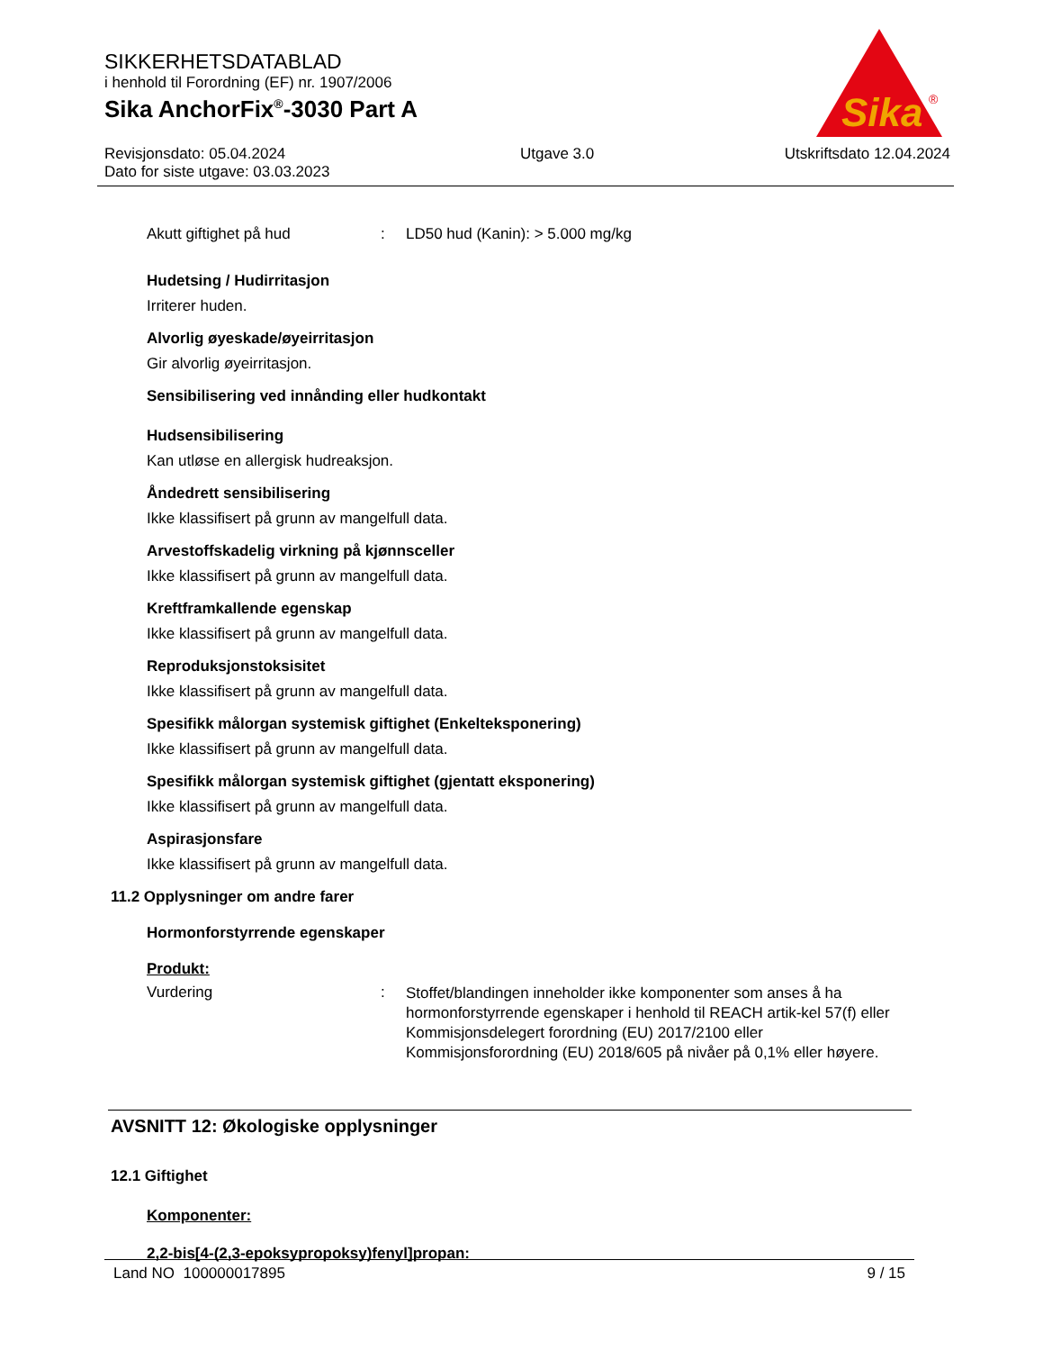SIKKERHETSDATABLAD
i henhold til Forordning (EF) nr. 1907/2006
Sika AnchorFix<sup>®</sup>-3030 Part A
Revisjonsdato: 05.04.2024
Dato for siste utgave: 03.03.2023
Utgave 3.0 Utskriftsdato 12.04.2024
Sika
®
Akutt giftighet på hud : LD50 hud (Kanin): > 5.000 mg/kg
Hudetsing / Hudirritasjon
Irriterer huden.
Alvorlig øyeskade/øyeirritasjon
Gir alvorlig øyeirritasjon.
Sensibilisering ved innånding eller hudkontakt
Hudsensibilisering
Kan utløse en allergisk hudreaksjon.
Åndedrett sensibilisering
Ikke klassifisert på grunn av mangelfull data.
Arvestoffskadelig virkning på kjønnsceller
Ikke klassifisert på grunn av mangelfull data.
Kreftframkallende egenskap
Ikke klassifisert på grunn av mangelfull data.
Reproduksjonstoksisitet
Ikke klassifisert på grunn av mangelfull data.
Spesifikk målorgan systemisk giftighet (Enkelteksponering)
Ikke klassifisert på grunn av mangelfull data.
Spesifikk målorgan systemisk giftighet (gjentatt eksponering)
Ikke klassifisert på grunn av mangelfull data.
Aspirasjonsfare
Ikke klassifisert på grunn av mangelfull data.
11.2 Opplysninger om andre farer
Hormonforstyrrende egenskaper
Produkt:
Vurdering :
Stoffet/blandingen inneholder ikke komponenter som anses å ha hormonforstyrrende egenskaper i henhold til REACH artik-kel 57(f) eller Kommisjonsdelegert forordning (EU) 2017/2100 eller Kommisjonsforordning (EU) 2018/605 på nivåer på 0,1% eller høyere.
AVSNITT 12: Økologiske opplysninger
12.1 Giftighet
Komponenter:
2,2-bis[4-(2,3-epoksypropoksy)fenyl]propan:
Land NO 100000017895 9 / 15